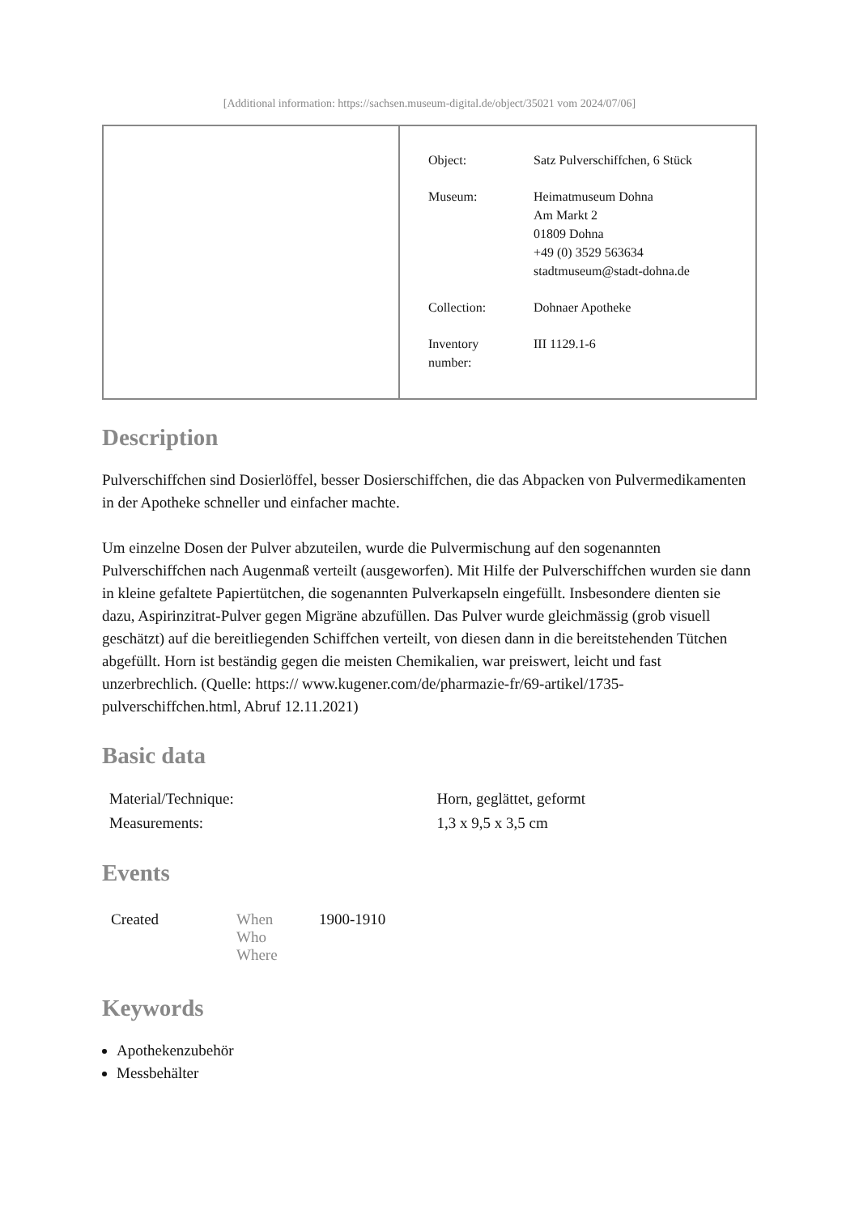[Additional information: https://sachsen.museum-digital.de/object/35021 vom 2024/07/06]
| Object: | Satz Pulverschiffchen, 6 Stück |
| Museum: | Heimatmuseum Dohna Am Markt 2 01809 Dohna +49 (0) 3529 563634 stadtmuseum@stadt-dohna.de |
| Collection: | Dohnaer Apotheke |
| Inventory number: | III 1129.1-6 |
Description
Pulverschiffchen sind Dosierlöffel, besser Dosierschiffchen, die das Abpacken von Pulvermedikamenten in der Apotheke schneller und einfacher machte.
Um einzelne Dosen der Pulver abzuteilen, wurde die Pulvermischung auf den sogenannten Pulverschiffchen nach Augenmaß verteilt (ausgeworfen). Mit Hilfe der Pulverschiffchen wurden sie dann in kleine gefaltete Papiertütchen, die sogenannten Pulverkapseln eingefüllt. Insbesondere dienten sie dazu, Aspirinzitrat-Pulver gegen Migräne abzufüllen. Das Pulver wurde gleichmässig (grob visuell geschätzt) auf die bereitliegenden Schiffchen verteilt, von diesen dann in die bereitstehenden Tütchen abgefüllt. Horn ist beständig gegen die meisten Chemikalien, war preiswert, leicht und fast unzerbrechlich. (Quelle: https:// www.kugener.com/de/pharmazie-fr/69-artikel/1735-pulverschiffchen.html, Abruf 12.11.2021)
Basic data
| Material/Technique: | Horn, geglättet, geformt |
| Measurements: | 1,3 x 9,5 x 3,5 cm |
Events
| Created | When Who Where | 1900-1910 |
Keywords
Apothekenzubehör
Messbehälter